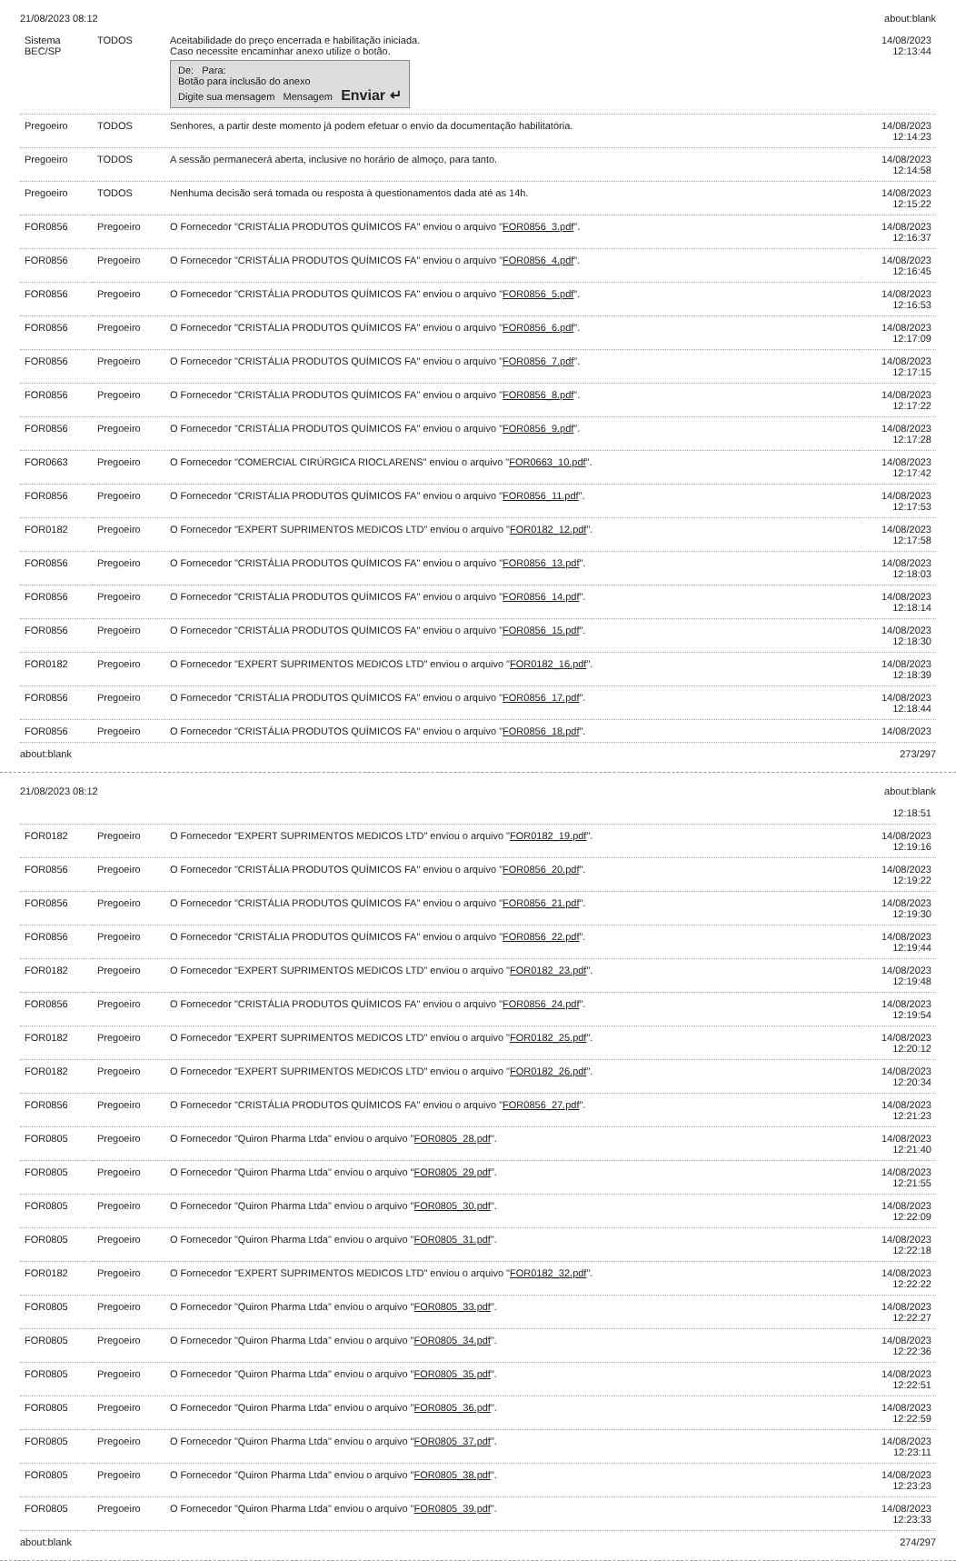21/08/2023 08:12 about:blank
| Sistema BEC/SP | TODOS | Aceitabilidade do preço encerrada e habilitação iniciada. Caso necessite encaminhar anexo utilize o botão. De: Para: Botão para inclusão do anexo Digite sua mensagem Mensagem Enviar ↵ | 14/08/2023 12:13:44 |
| Pregoeiro | TODOS | Senhores, a partir deste momento já podem efetuar o envio da documentação habilitatória. | 14/08/2023 12:14:23 |
| Pregoeiro | TODOS | A sessão permanecerá aberta, inclusive no horário de almoço, para tanto. | 14/08/2023 12:14:58 |
| Pregoeiro | TODOS | Nenhuma decisão será tomada ou resposta à questionamentos dada até as 14h. | 14/08/2023 12:15:22 |
| FOR0856 | Pregoeiro | O Fornecedor "CRISTÁLIA PRODUTOS QUÍMICOS FA" enviou o arquivo " FOR0856_3.pdf ". | 14/08/2023 12:16:37 |
| FOR0856 | Pregoeiro | O Fornecedor "CRISTÁLIA PRODUTOS QUÍMICOS FA" enviou o arquivo " FOR0856_4.pdf ". | 14/08/2023 12:16:45 |
| FOR0856 | Pregoeiro | O Fornecedor "CRISTÁLIA PRODUTOS QUÍMICOS FA" enviou o arquivo " FOR0856_5.pdf ". | 14/08/2023 12:16:53 |
| FOR0856 | Pregoeiro | O Fornecedor "CRISTÁLIA PRODUTOS QUÍMICOS FA" enviou o arquivo " FOR0856_6.pdf ". | 14/08/2023 12:17:09 |
| FOR0856 | Pregoeiro | O Fornecedor "CRISTÁLIA PRODUTOS QUÍMICOS FA" enviou o arquivo " FOR0856_7.pdf ". | 14/08/2023 12:17:15 |
| FOR0856 | Pregoeiro | O Fornecedor "CRISTÁLIA PRODUTOS QUÍMICOS FA" enviou o arquivo " FOR0856_8.pdf ". | 14/08/2023 12:17:22 |
| FOR0856 | Pregoeiro | O Fornecedor "CRISTÁLIA PRODUTOS QUÍMICOS FA" enviou o arquivo " FOR0856_9.pdf ". | 14/08/2023 12:17:28 |
| FOR0663 | Pregoeiro | O Fornecedor "COMERCIAL CIRÚRGICA RIOCLARENS" enviou o arquivo " FOR0663_10.pdf ". | 14/08/2023 12:17:42 |
| FOR0856 | Pregoeiro | O Fornecedor "CRISTÁLIA PRODUTOS QUÍMICOS FA" enviou o arquivo " FOR0856_11.pdf ". | 14/08/2023 12:17:53 |
| FOR0182 | Pregoeiro | O Fornecedor "EXPERT SUPRIMENTOS MEDICOS LTD" enviou o arquivo " FOR0182_12.pdf ". | 14/08/2023 12:17:58 |
| FOR0856 | Pregoeiro | O Fornecedor "CRISTÁLIA PRODUTOS QUÍMICOS FA" enviou o arquivo " FOR0856_13.pdf ". | 14/08/2023 12:18:03 |
| FOR0856 | Pregoeiro | O Fornecedor "CRISTÁLIA PRODUTOS QUÍMICOS FA" enviou o arquivo " FOR0856_14.pdf ". | 14/08/2023 12:18:14 |
| FOR0856 | Pregoeiro | O Fornecedor "CRISTÁLIA PRODUTOS QUÍMICOS FA" enviou o arquivo " FOR0856_15.pdf ". | 14/08/2023 12:18:30 |
| FOR0182 | Pregoeiro | O Fornecedor "EXPERT SUPRIMENTOS MEDICOS LTD" enviou o arquivo " FOR0182_16.pdf ". | 14/08/2023 12:18:39 |
| FOR0856 | Pregoeiro | O Fornecedor "CRISTÁLIA PRODUTOS QUÍMICOS FA" enviou o arquivo " FOR0856_17.pdf ". | 14/08/2023 12:18:44 |
| FOR0856 | Pregoeiro | O Fornecedor "CRISTÁLIA PRODUTOS QUÍMICOS FA" enviou o arquivo " FOR0856_18.pdf ". | 14/08/2023 |
about:blank 273/297
21/08/2023 08:12 about:blank
| | | | 12:18:51 |
| FOR0182 | Pregoeiro | O Fornecedor "EXPERT SUPRIMENTOS MEDICOS LTD" enviou o arquivo " FOR0182_19.pdf ". | 14/08/2023 12:19:16 |
| FOR0856 | Pregoeiro | O Fornecedor "CRISTÁLIA PRODUTOS QUÍMICOS FA" enviou o arquivo " FOR0856_20.pdf ". | 14/08/2023 12:19:22 |
| FOR0856 | Pregoeiro | O Fornecedor "CRISTÁLIA PRODUTOS QUÍMICOS FA" enviou o arquivo " FOR0856_21.pdf ". | 14/08/2023 12:19:30 |
| FOR0856 | Pregoeiro | O Fornecedor "CRISTÁLIA PRODUTOS QUÍMICOS FA" enviou o arquivo " FOR0856_22.pdf ". | 14/08/2023 12:19:44 |
| FOR0182 | Pregoeiro | O Fornecedor "EXPERT SUPRIMENTOS MEDICOS LTD" enviou o arquivo " FOR0182_23.pdf ". | 14/08/2023 12:19:48 |
| FOR0856 | Pregoeiro | O Fornecedor "CRISTÁLIA PRODUTOS QUÍMICOS FA" enviou o arquivo " FOR0856_24.pdf ". | 14/08/2023 12:19:54 |
| FOR0182 | Pregoeiro | O Fornecedor "EXPERT SUPRIMENTOS MEDICOS LTD" enviou o arquivo " FOR0182_25.pdf ". | 14/08/2023 12:20:12 |
| FOR0182 | Pregoeiro | O Fornecedor "EXPERT SUPRIMENTOS MEDICOS LTD" enviou o arquivo " FOR0182_26.pdf ". | 14/08/2023 12:20:34 |
| FOR0856 | Pregoeiro | O Fornecedor "CRISTÁLIA PRODUTOS QUÍMICOS FA" enviou o arquivo " FOR0856_27.pdf ". | 14/08/2023 12:21:23 |
| FOR0805 | Pregoeiro | O Fornecedor "Quiron Pharma Ltda" enviou o arquivo " FOR0805_28.pdf ". | 14/08/2023 12:21:40 |
| FOR0805 | Pregoeiro | O Fornecedor "Quiron Pharma Ltda" enviou o arquivo " FOR0805_29.pdf ". | 14/08/2023 12:21:55 |
| FOR0805 | Pregoeiro | O Fornecedor "Quiron Pharma Ltda" enviou o arquivo " FOR0805_30.pdf ". | 14/08/2023 12:22:09 |
| FOR0805 | Pregoeiro | O Fornecedor "Quiron Pharma Ltda" enviou o arquivo " FOR0805_31.pdf ". | 14/08/2023 12:22:18 |
| FOR0182 | Pregoeiro | O Fornecedor "EXPERT SUPRIMENTOS MEDICOS LTD" enviou o arquivo " FOR0182_32.pdf ". | 14/08/2023 12:22:22 |
| FOR0805 | Pregoeiro | O Fornecedor "Quiron Pharma Ltda" enviou o arquivo " FOR0805_33.pdf ". | 14/08/2023 12:22:27 |
| FOR0805 | Pregoeiro | O Fornecedor "Quiron Pharma Ltda" enviou o arquivo " FOR0805_34.pdf ". | 14/08/2023 12:22:36 |
| FOR0805 | Pregoeiro | O Fornecedor "Quiron Pharma Ltda" enviou o arquivo " FOR0805_35.pdf ". | 14/08/2023 12:22:51 |
| FOR0805 | Pregoeiro | O Fornecedor "Quiron Pharma Ltda" enviou o arquivo " FOR0805_36.pdf ". | 14/08/2023 12:22:59 |
| FOR0805 | Pregoeiro | O Fornecedor "Quiron Pharma Ltda" enviou o arquivo " FOR0805_37.pdf ". | 14/08/2023 12:23:11 |
| FOR0805 | Pregoeiro | O Fornecedor "Quiron Pharma Ltda" enviou o arquivo " FOR0805_38.pdf ". | 14/08/2023 12:23:23 |
| FOR0805 | Pregoeiro | O Fornecedor "Quiron Pharma Ltda" enviou o arquivo " FOR0805_39.pdf ". | 14/08/2023 12:23:33 |
about:blank 274/297